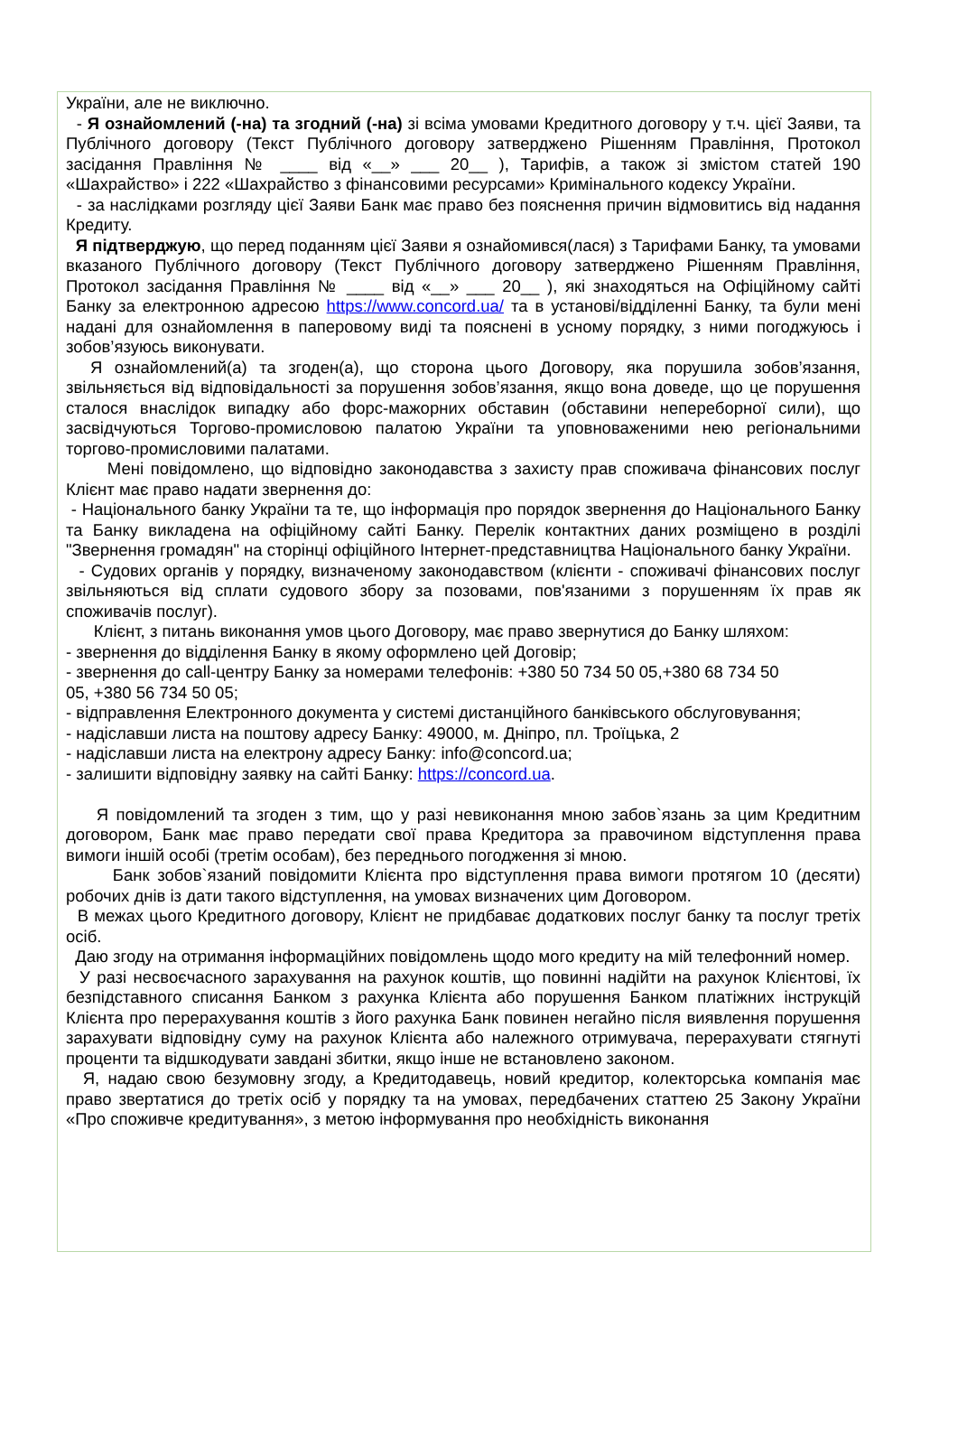України, але не виключно.
- Я ознайомлений (-на) та згодний (-на) зі всіма умовами Кредитного договору у т.ч. цієї Заяви, та Публічного договору (Текст Публічного договору затверджено Рішенням Правління, Протокол засідання Правління № ____ від «__» ___ 20__ ), Тарифів, а також зі змістом статей 190 «Шахрайство» і 222 «Шахрайство з фінансовими ресурсами» Кримінального кодексу України.
- за наслідками розгляду цієї Заяви Банк має право без пояснення причин відмовитись від надання Кредиту.
Я підтверджую, що перед поданням цієї Заяви я ознайомився(лася) з Тарифами Банку, та умовами вказаного Публічного договору (Текст Публічного договору затверджено Рішенням Правління, Протокол засідання Правління № ____ від «__» ___ 20__ ), які знаходяться на Офіційному сайті Банку за електронною адресою https://www.concord.ua/ та в установі/відділенні Банку, та були мені надані для ознайомлення в паперовому виді та пояснені в усному порядку, з ними погоджуюсь і зобов’язуюсь виконувати.
Я ознайомлений(а) та згоден(а), що сторона цього Договору, яка порушила зобов’язання, звільняється від відповідальності за порушення зобов’язання, якщо вона доведе, що це порушення сталося внаслідок випадку або форс-мажорних обставин (обставини непереборної сили), що засвідчуються Торгово-промисловою палатою України та уповноваженими нею регіональними торгово-промисловими палатами.
Мені повідомлено, що відповідно законодавства з захисту прав споживача фінансових послуг Клієнт має право надати звернення до:
- Національного банку України та те, що інформація про порядок звернення до Національного Банку та Банку викладена на офіційному сайті Банку. Перелік контактних даних розміщено в розділі "Звернення громадян" на сторінці офіційного Інтернет-представництва Національного банку України.
- Судових органів у порядку, визначеному законодавством (клієнти - споживачі фінансових послуг звільняються від сплати судового збору за позовами, пов'язаними з порушенням їх прав як споживачів послуг).
Клієнт, з питань виконання умов цього Договору, має право звернутися до Банку шляхом:
- звернення до відділення Банку в якому оформлено цей Договір;
- звернення до call-центру Банку за номерами телефонів: +380 50 734 50 05,+380 68 734 50 05, +380 56 734 50 05;
- відправлення Електронного документа у системі дистанційного банківського обслуговування;
- надіславши листа на поштову адресу Банку: 49000, м. Дніпро, пл. Троїцька, 2
- надіславши листа на електрону адресу Банку: info@concord.ua;
- залишити відповідну заявку на сайті Банку: https://concord.ua.
Я повідомлений та згоден з тим, що у разі невиконання мною забов`язань за цим Кредитним договором, Банк має право передати свої права Кредитора за правочином відступлення права вимоги іншій особі (третім особам), без переднього погодження зі мною.
Банк зобов`язаний повідомити Клієнта про відступлення права вимоги протягом 10 (десяти) робочих днів із дати такого відступлення, на умовах визначених цим Договором.
В межах цього Кредитного договору, Клієнт не придбаває додаткових послуг банку та послуг третіх осіб.
Даю згоду на отримання інформаційних повідомлень щодо мого кредиту на мій телефонний номер.
У разі несвоєчасного зарахування на рахунок коштів, що повинні надійти на рахунок Клієнтові, їх безпідставного списання Банком з рахунка Клієнта або порушення Банком платіжних інструкцій Клієнта про перерахування коштів з його рахунка Банк повинен негайно після виявлення порушення зарахувати відповідну суму на рахунок Клієнта або належного отримувача, перерахувати стягнуті проценти та відшкодувати завдані збитки, якщо інше не встановлено законом.
Я, надаю свою безумовну згоду, а Кредитодавець, новий кредитор, колекторська компанія має право звертатися до третіх осіб у порядку та на умовах, передбачених статтею 25 Закону України «Про споживче кредитування», з метою інформування про необхідність виконання